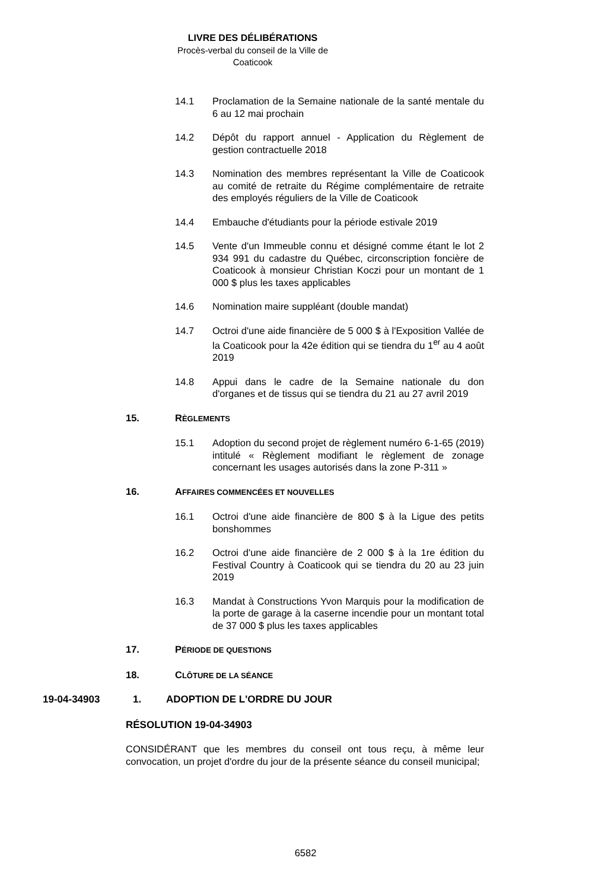LIVRE DES DÉLIBÉRATIONS
Procès-verbal du conseil de la Ville de Coaticook
14.1 Proclamation de la Semaine nationale de la santé mentale du 6 au 12 mai prochain
14.2 Dépôt du rapport annuel - Application du Règlement de gestion contractuelle 2018
14.3 Nomination des membres représentant la Ville de Coaticook au comité de retraite du Régime complémentaire de retraite des employés réguliers de la Ville de Coaticook
14.4 Embauche d'étudiants pour la période estivale 2019
14.5 Vente d'un Immeuble connu et désigné comme étant le lot 2 934 991 du cadastre du Québec, circonscription foncière de Coaticook à monsieur Christian Koczi pour un montant de 1 000 $ plus les taxes applicables
14.6 Nomination maire suppléant (double mandat)
14.7 Octroi d'une aide financière de 5 000 $ à l'Exposition Vallée de la Coaticook pour la 42e édition qui se tiendra du 1<sup>er</sup> au 4 août 2019
14.8 Appui dans le cadre de la Semaine nationale du don d'organes et de tissus qui se tiendra du 21 au 27 avril 2019
15. RÈGLEMENTS
15.1 Adoption du second projet de règlement numéro 6-1-65 (2019) intitulé « Règlement modifiant le règlement de zonage concernant les usages autorisés dans la zone P-311 »
16. AFFAIRES COMMENCÉES ET NOUVELLES
16.1 Octroi d'une aide financière de 800 $ à la Ligue des petits bonshommes
16.2 Octroi d'une aide financière de 2 000 $ à la 1re édition du Festival Country à Coaticook qui se tiendra du 20 au 23 juin 2019
16.3 Mandat à Constructions Yvon Marquis pour la modification de la porte de garage à la caserne incendie pour un montant total de 37 000 $ plus les taxes applicables
17. PÉRIODE DE QUESTIONS
18. CLÔTURE DE LA SÉANCE
19-04-34903 1. ADOPTION DE L'ORDRE DU JOUR
RÉSOLUTION 19-04-34903
CONSIDÉRANT que les membres du conseil ont tous reçu, à même leur convocation, un projet d'ordre du jour de la présente séance du conseil municipal;
6582